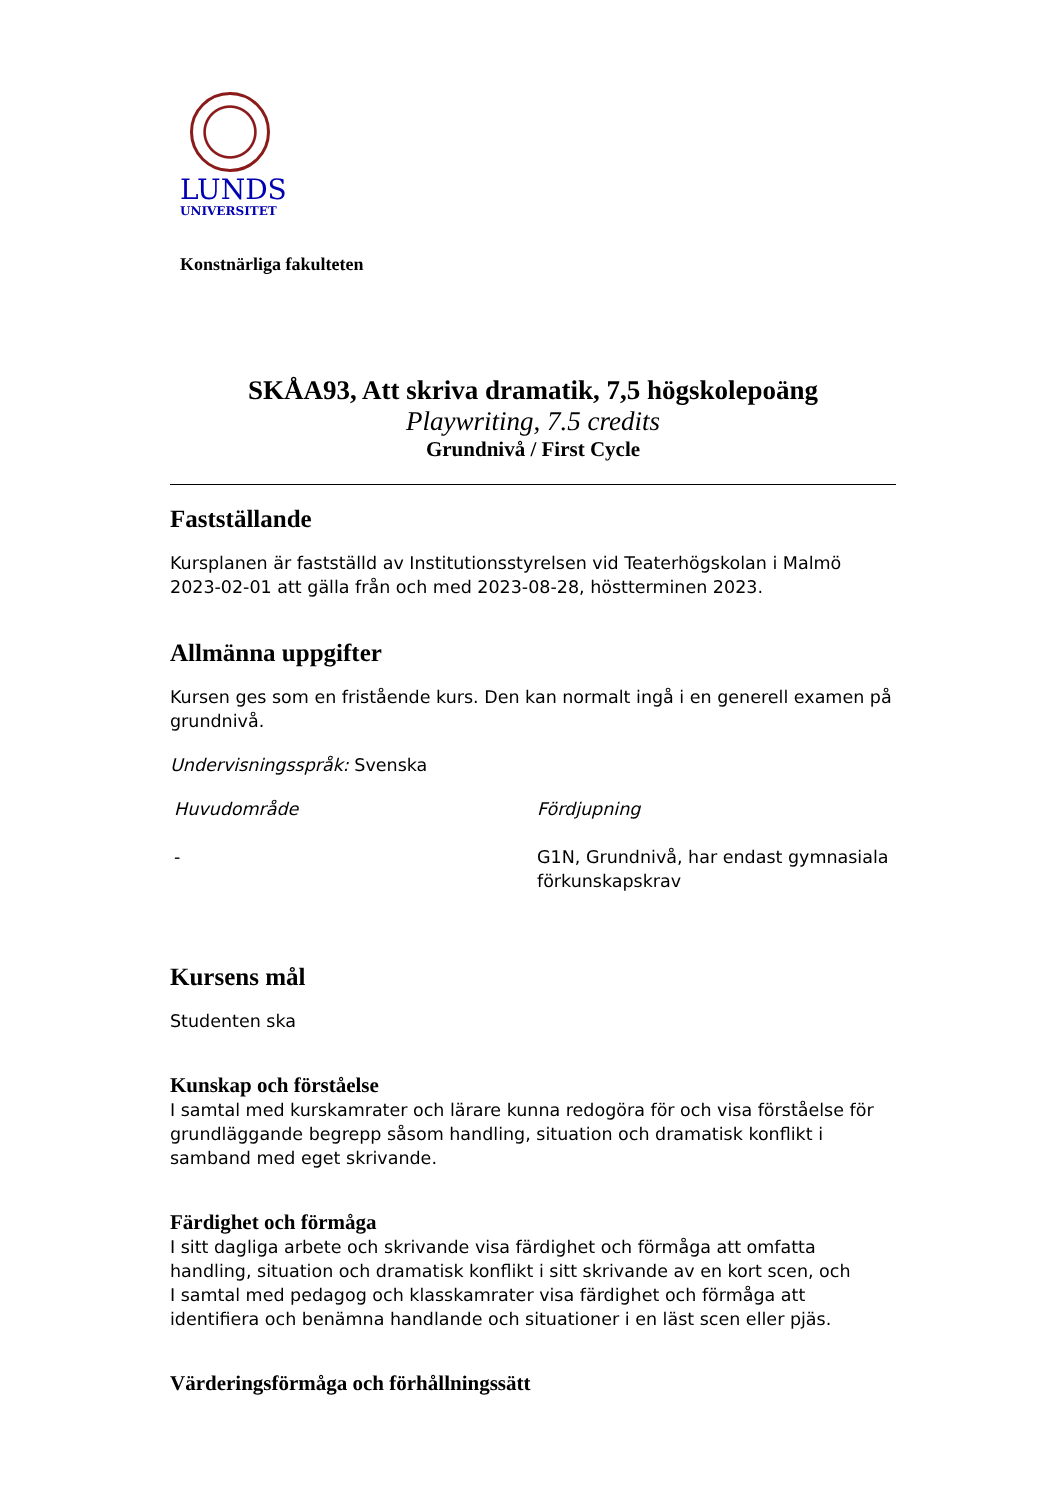LUNDS
UNIVERSITET
Konstnärliga fakulteten
SKÅA93, Att skriva dramatik, 7,5 högskolepoäng
Playwriting, 7.5 credits
Grundnivå / First Cycle
Fastställande
Kursplanen är fastställd av Institutionsstyrelsen vid Teaterhögskolan i Malmö 2023-02-01 att gälla från och med 2023-08-28, höstterminen 2023.
Allmänna uppgifter
Kursen ges som en fristående kurs. Den kan normalt ingå i en generell examen på grundnivå.
Undervisningsspråk: Svenska
Huvudområde
-
Fördjupning
G1N, Grundnivå, har endast gymnasiala förkunskapskrav
Kursens mål
Studenten ska
Kunskap och förståelse
I samtal med kurskamrater och lärare kunna redogöra för och visa förståelse för grundläggande begrepp såsom handling, situation och dramatisk konflikt i samband med eget skrivande.
Färdighet och förmåga
I sitt dagliga arbete och skrivande visa färdighet och förmåga att omfatta handling, situation och dramatisk konflikt i sitt skrivande av en kort scen, och
I samtal med pedagog och klasskamrater visa färdighet och förmåga att identifiera och benämna handlande och situationer i en läst scen eller pjäs.
Värderingsförmåga och förhållningssätt